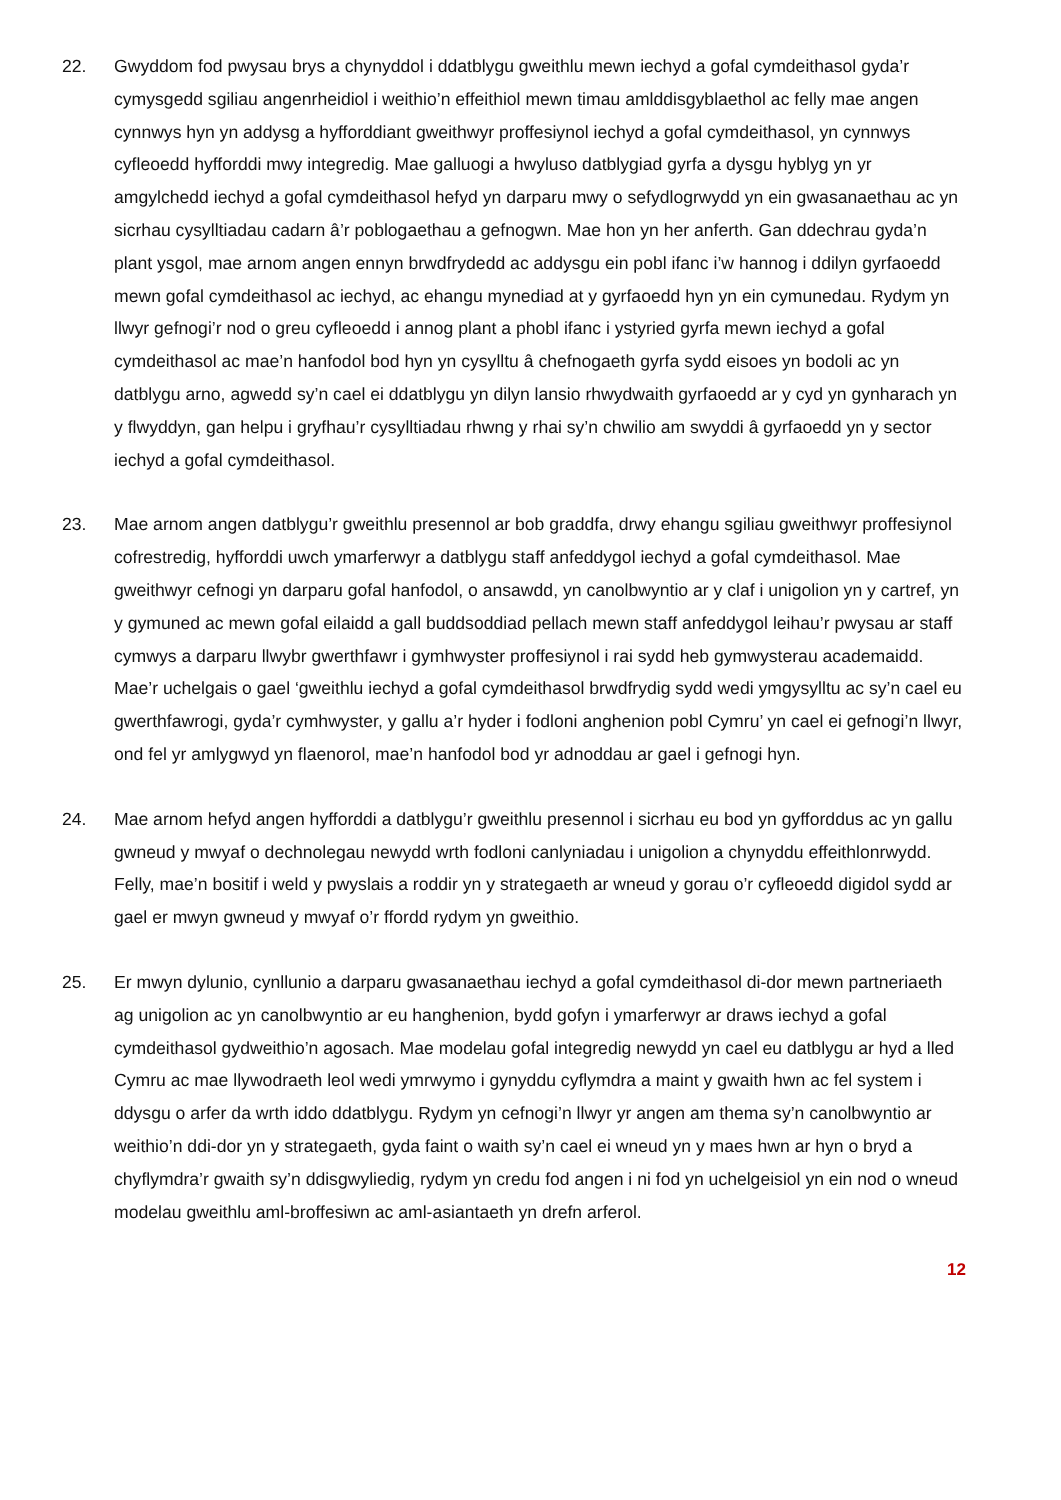22. Gwyddom fod pwysau brys a chynyddol i ddatblygu gweithlu mewn iechyd a gofal cymdeithasol gyda’r cymysgedd sgiliau angenrheidiol i weithio’n effeithiol mewn timau amlddisgyblaethol ac felly mae angen cynnwys hyn yn addysg a hyfforddiant gweithwyr proffesiynol iechyd a gofal cymdeithasol, yn cynnwys cyfleoedd hyfforddi mwy integredig. Mae galluogi a hwyluso datblygiad gyrfa a dysgu hyblyg yn yr amgylchedd iechyd a gofal cymdeithasol hefyd yn darparu mwy o sefydlogrwydd yn ein gwasanaethau ac yn sicrhau cysylltiadau cadarn â’r poblogaethau a gefnogwn. Mae hon yn her anferth. Gan ddechrau gyda’n plant ysgol, mae arnom angen ennyn brwdfrydedd ac addysgu ein pobl ifanc i’w hannog i ddilyn gyrfaoedd mewn gofal cymdeithasol ac iechyd, ac ehangu mynediad at y gyrfaoedd hyn yn ein cymunedau. Rydym yn llwyr gefnogi’r nod o greu cyfleoedd i annog plant a phobl ifanc i ystyried gyrfa mewn iechyd a gofal cymdeithasol ac mae’n hanfodol bod hyn yn cysylltu â chefnogaeth gyrfa sydd eisoes yn bodoli ac yn datblygu arno, agwedd sy’n cael ei ddatblygu yn dilyn lansio rhwydwaith gyrfaoedd ar y cyd yn gynharach yn y flwyddyn, gan helpu i gryfhau’r cysylltiadau rhwng y rhai sy’n chwilio am swyddi â gyrfaoedd yn y sector iechyd a gofal cymdeithasol.
23. Mae arnom angen datblygu’r gweithlu presennol ar bob graddfa, drwy ehangu sgiliau gweithwyr proffesiynol cofrestredig, hyfforddi uwch ymarferwyr a datblygu staff anfeddygol iechyd a gofal cymdeithasol. Mae gweithwyr cefnogi yn darparu gofal hanfodol, o ansawdd, yn canolbwyntio ar y claf i unigolion yn y cartref, yn y gymuned ac mewn gofal eilaidd a gall buddsoddiad pellach mewn staff anfeddygol leihau’r pwysau ar staff cymwys a darparu llwybr gwerthfawr i gymhwyster proffesiynol i rai sydd heb gymwysterau academaidd. Mae’r uchelgais o gael ‘gweithlu iechyd a gofal cymdeithasol brwdfrydig sydd wedi ymgysylltu ac sy’n cael eu gwerthfawrogi, gyda’r cymhwyster, y gallu a’r hyder i fodloni anghenion pobl Cymru’ yn cael ei gefnogi’n llwyr, ond fel yr amlygwyd yn flaenorol, mae’n hanfodol bod yr adnoddau ar gael i gefnogi hyn.
24. Mae arnom hefyd angen hyfforddi a datblygu’r gweithlu presennol i sicrhau eu bod yn gyfforddus ac yn gallu gwneud y mwyaf o dechnolegau newydd wrth fodloni canlyniadau i unigolion a chynyddu effeithlonrwydd. Felly, mae’n bositif i weld y pwyslais a roddir yn y strategaeth ar wneud y gorau o’r cyfleoedd digidol sydd ar gael er mwyn gwneud y mwyaf o’r ffordd rydym yn gweithio.
25. Er mwyn dylunio, cynllunio a darparu gwasanaethau iechyd a gofal cymdeithasol di-dor mewn partneriaeth ag unigolion ac yn canolbwyntio ar eu hanghenion, bydd gofyn i ymarferwyr ar draws iechyd a gofal cymdeithasol gydweithio’n agosach. Mae modelau gofal integredig newydd yn cael eu datblygu ar hyd a lled Cymru ac mae llywodraeth leol wedi ymrwymo i gynyddu cyflymdra a maint y gwaith hwn ac fel system i ddysgu o arfer da wrth iddo ddatblygu. Rydym yn cefnogi’n llwyr yr angen am thema sy’n canolbwyntio ar weithio’n ddi-dor yn y strategaeth, gyda faint o waith sy’n cael ei wneud yn y maes hwn ar hyn o bryd a chyflymdra’r gwaith sy’n ddisgwyliedig, rydym yn credu fod angen i ni fod yn uchelgeisiol yn ein nod o wneud modelau gweithlu aml-broffesiwn ac aml-asiantaeth yn drefn arferol.
12